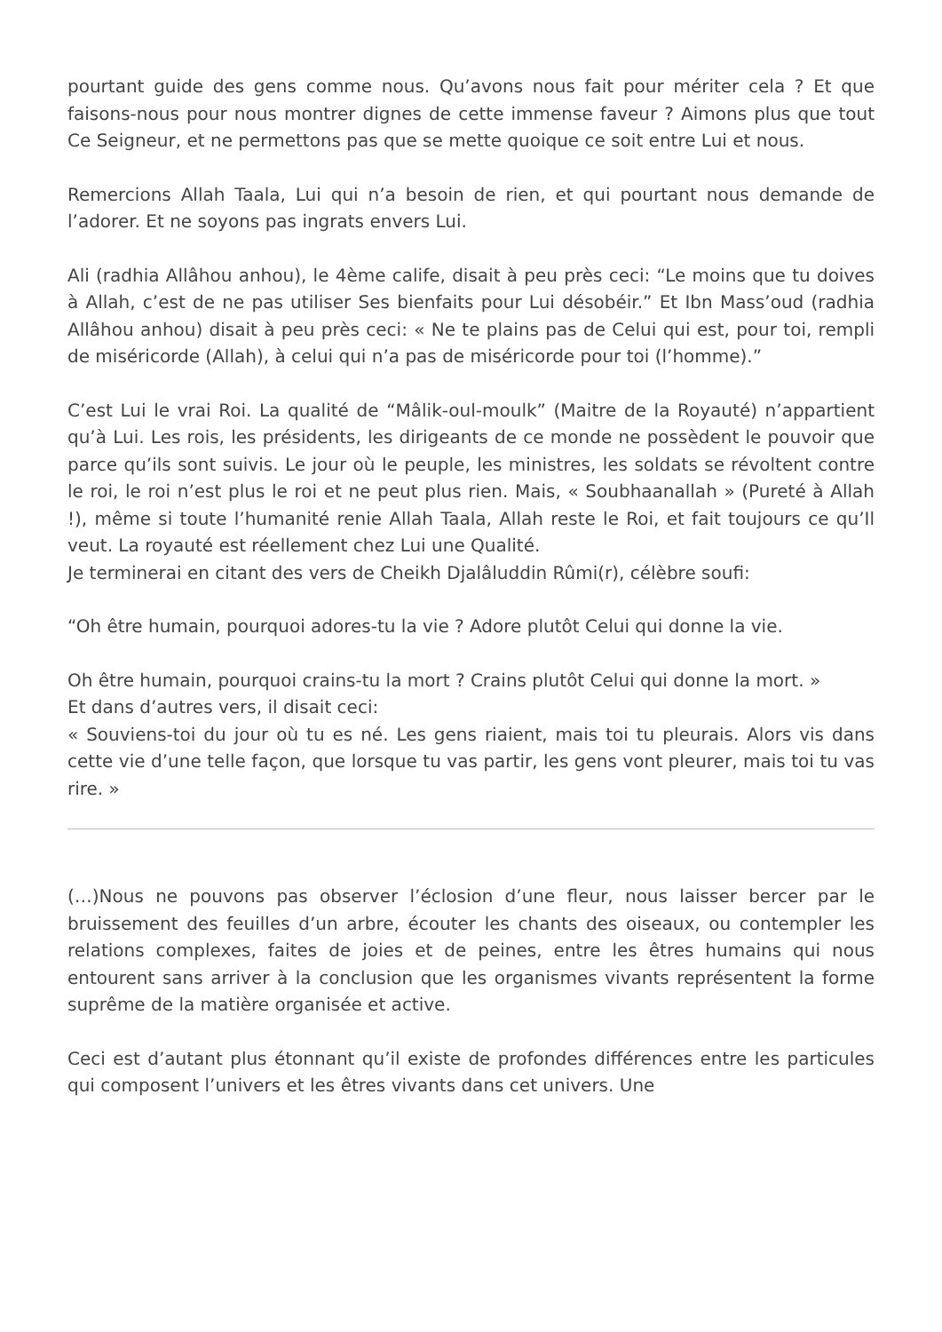pourtant guide des gens comme nous. Qu’avons nous fait pour mériter cela ? Et que faisons-nous pour nous montrer dignes de cette immense faveur ? Aimons plus que tout Ce Seigneur, et ne permettons pas que se mette quoique ce soit entre Lui et nous.
Remercions Allah Taala, Lui qui n’a besoin de rien, et qui pourtant nous demande de l’adorer. Et ne soyons pas ingrats envers Lui.
Ali (radhia Allâhou anhou), le 4ème calife, disait à peu près ceci: “Le moins que tu doives à Allah, c’est de ne pas utiliser Ses bienfaits pour Lui désobéir.” Et Ibn Mass’oud (radhia Allâhou anhou) disait à peu près ceci: « Ne te plains pas de Celui qui est, pour toi, rempli de miséricorde (Allah), à celui qui n’a pas de miséricorde pour toi (l’homme).”
C’est Lui le vrai Roi. La qualité de “Mâlik-oul-moulk” (Maitre de la Royauté) n’appartient qu’à Lui. Les rois, les présidents, les dirigeants de ce monde ne possèdent le pouvoir que parce qu’ils sont suivis. Le jour où le peuple, les ministres, les soldats se révoltent contre le roi, le roi n’est plus le roi et ne peut plus rien. Mais, « Soubhaanallah » (Pureté à Allah !), même si toute l’humanité renie Allah Taala, Allah reste le Roi, et fait toujours ce qu’Il veut. La royauté est réellement chez Lui une Qualité.
Je terminerai en citant des vers de Cheikh Djalâluddin Rûmi(r), célèbre soufi:
“Oh être humain, pourquoi adores-tu la vie ? Adore plutôt Celui qui donne la vie.
Oh être humain, pourquoi crains-tu la mort ? Crains plutôt Celui qui donne la mort. »
Et dans d’autres vers, il disait ceci:
« Souviens-toi du jour où tu es né. Les gens riaient, mais toi tu pleurais. Alors vis dans cette vie d’une telle façon, que lorsque tu vas partir, les gens vont pleurer, mais toi tu vas rire. »
(…)Nous ne pouvons pas observer l’éclosion d’une fleur, nous laisser bercer par le bruissement des feuilles d’un arbre, écouter les chants des oiseaux, ou contempler les relations complexes, faites de joies et de peines, entre les êtres humains qui nous entourent sans arriver à la conclusion que les organismes vivants représentent la forme suprême de la matière organisée et active.
Ceci est d’autant plus étonnant qu’il existe de profondes différences entre les particules qui composent l’univers et les êtres vivants dans cet univers. Une